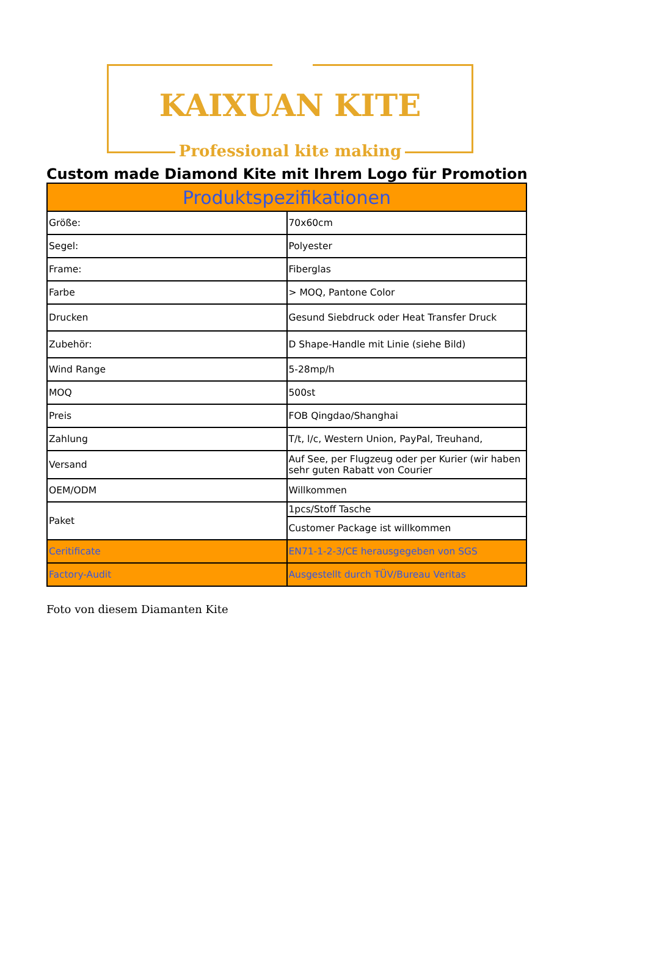KAIXUAN KITE
Professional kite making
Custom made Diamond Kite mit Ihrem Logo für Promotion
| Produktspezifikationen | |
| --- | --- |
| Größe: | 70x60cm |
| Segel: | Polyester |
| Frame: | Fiberglas |
| Farbe | > MOQ, Pantone Color |
| Drucken | Gesund Siebdruck oder Heat Transfer Druck |
| Zubehör: | D Shape-Handle mit Linie (siehe Bild) |
| Wind Range | 5-28mp/h |
| MOQ | 500st |
| Preis | FOB Qingdao/Shanghai |
| Zahlung | T/t, l/c, Western Union, PayPal, Treuhand, |
| Versand | Auf See, per Flugzeug oder per Kurier (wir haben sehr guten Rabatt von Courier |
| OEM/ODM | Willkommen |
| Paket | 1pcs/Stoff Tasche |
| | Customer Package ist willkommen |
| Ceritificate | EN71-1-2-3/CE herausgegeben von SGS |
| Factory-Audit | Ausgestellt durch TÜV/Bureau Veritas |
Foto von diesem Diamanten Kite